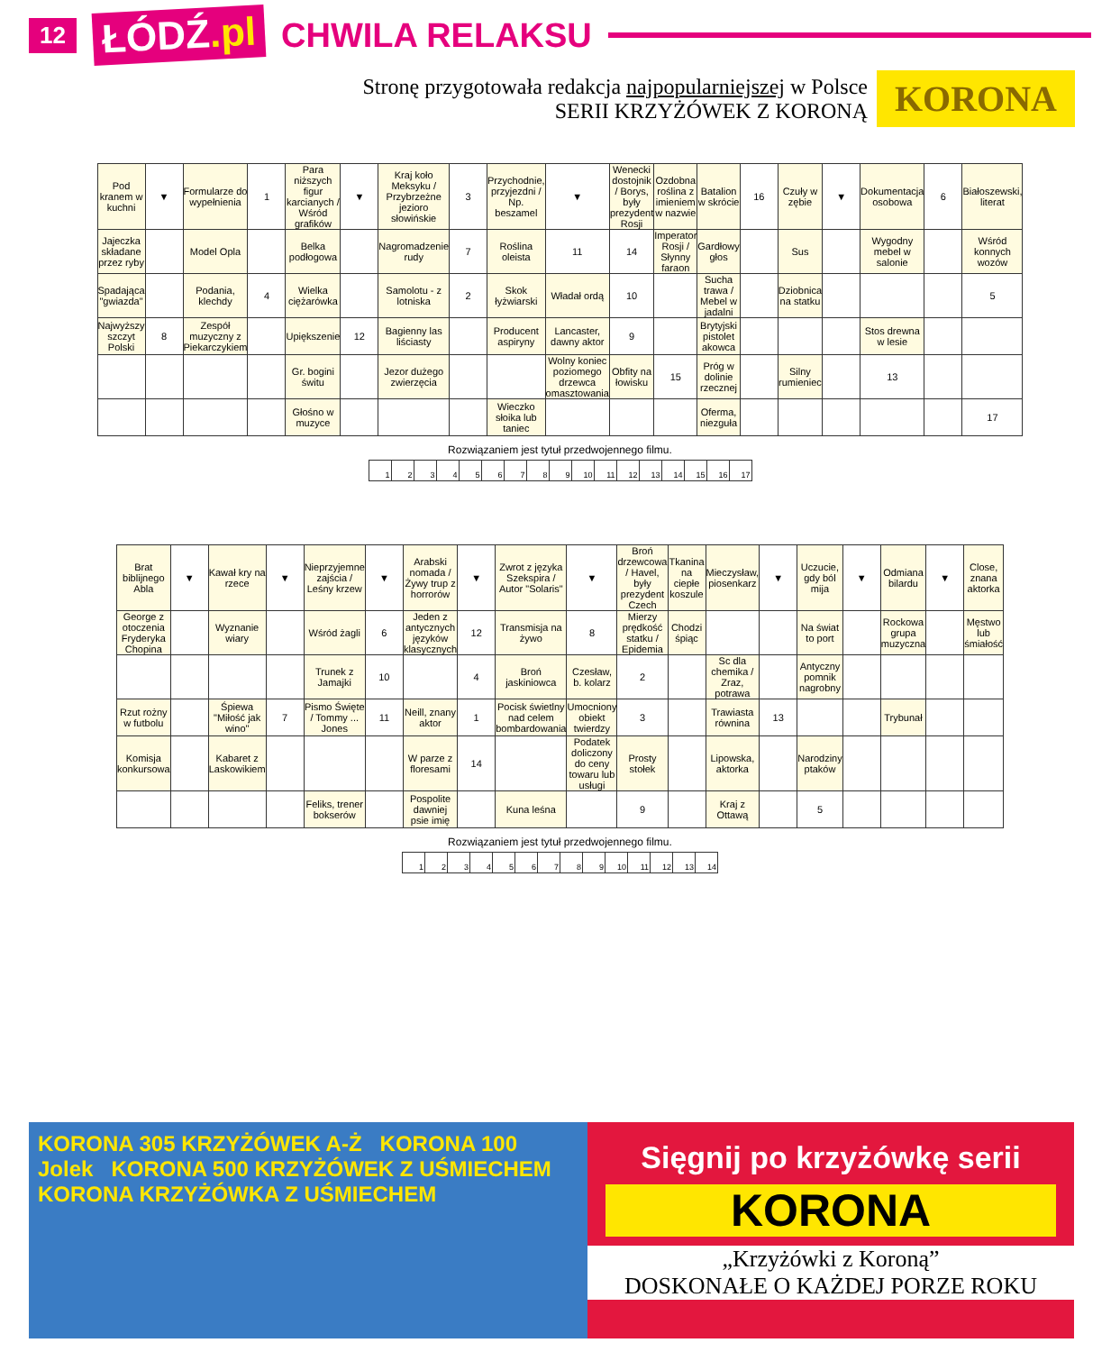12 ŁÓDŹ.pl CHWILA RELAKSU
Stronę przygotowała redakcja najpopularniejszej w Polsce
SERII KRZYŻÓWEK Z KORONĄ
KORONA
| Pod kranem w kuchni | ▼ | Formularze do wypełnienia | 1 | Para niższych figur karcianych / Wśród grafików | ▼ | Kraj koło Meksyku / Przybrzeżne jezioro słowińskie | 3 | Przychodnie, przyjezdni / Np. beszamel | ▼ | Wenecki dostojnik / Borys, były prezydent Rosji | Ozdobna roślina z imieniem w nazwie | Batalion w skrócie | 16 | Czuły w zębie | ▼ | Dokumentacja osobowa | 6 | Białoszewski, literat |
| Jajeczka składane przez ryby | | Model Opla | | Belka podłogowa | | Nagromadzenie rudy | 7 | Roślina oleista | 11 | 14 | Imperator Rosji / Słynny faraon | Gardłowy głos | | Sus | | Wygodny mebel w salonie | | Wśród konnych wozów |
| Spadająca "gwiazda" | | Podania, klechdy | 4 | Wielka ciężarówka | | Samolotu - z lotniska | 2 | Skok łyżwiarski | Władał ordą | 10 | | Sucha trawa / Mebel w jadalni | | Dziobnica na statku | | | | 5 |
| Najwyższy szczyt Polski | 8 | Zespół muzyczny z Piekarczykiem | | Upiększenie | 12 | Bagienny las liściasty | | Producent aspiryny | Lancaster, dawny aktor | 9 | | Brytyjski pistolet akowca | | | | Stos drewna w lesie | | |
| | | | | Gr. bogini świtu | | Jezor dużego zwierzęcia | | | Wolny koniec poziomego drzewca omasztowania | Obfity na łowisku | 15 | Próg w dolinie rzecznej | | Silny rumieniec | | 13 | | |
| | | | | Głośno w muzyce | | | | Wieczko słoika lub taniec | | | | Oferma, niezguła | | | | | | 17 |
Rozwiązaniem jest tytuł przedwojennego filmu.
| 1 | 2 | 3 | 4 | 5 | 6 | 7 | 8 | 9 | 10 | 11 | 12 | 13 | 14 | 15 | 16 | 17 |
| Brat biblijnego Abla | ▼ | Kawał kry na rzece | ▼ | Nieprzyjemne zajścia / Leśny krzew | ▼ | Arabski nomada / Żywy trup z horrorów | ▼ | Zwrot z języka Szekspira / Autor "Solaris" | ▼ | Broń drzewcowa / Havel, były prezydent Czech | Tkanina na ciepłe koszule | Mieczysław, piosenkarz | ▼ | Uczucie, gdy ból mija | ▼ | Odmiana bilardu | ▼ | Close, znana aktorka |
| George z otoczenia Fryderyka Chopina | | Wyznanie wiary | | Wśród żagli | 6 | Jeden z antycznych języków klasycznych | 12 | Transmisja na żywo | 8 | Mierzy prędkość statku / Epidemia | Chodzi śpiąc | | | Na świat to port | | Rockowa grupa muzyczna | | Męstwo lub śmiałość |
| | | | | Trunek z Jamajki | 10 | | 4 | Broń jaskiniowca | Czesław, b. kolarz | 2 | | Sc dla chemika / Zraz, potrawa | | Antyczny pomnik nagrobny | | | | |
| Rzut rożny w futbolu | | Śpiewa "Miłość jak wino" | 7 | Pismo Święte / Tommy ... Jones | 11 | Neill, znany aktor | 1 | Pocisk świetlny nad celem bombardowania | Umocniony obiekt twierdzy | 3 | | Trawiasta równina | 13 | | | Trybunał | | |
| Komisja konkursowa | | Kabaret z Laskowikiem | | | | W parze z floresami | 14 | | Podatek doliczony do ceny towaru lub usługi | Prosty stołek | | Lipowska, aktorka | | Narodziny ptaków | | | | |
| | | | | Feliks, trener bokserów | | Pospolite dawniej psie imię | | Kuna leśna | | 9 | | Kraj z Ottawą | | 5 | | | | |
Rozwiązaniem jest tytuł przedwojennego filmu.
| 1 | 2 | 3 | 4 | 5 | 6 | 7 | 8 | 9 | 10 | 11 | 12 | 13 | 14 |
KORONA 305 KRZYŻÓWEK A-Ż KORONA 100 Jolek KORONA 500 KRZYŻÓWEK Z UŚMIECHEM KORONA KRZYŻÓWKA Z UŚMIECHEM
Sięgnij po krzyżówkę serii
KORONA
„Krzyżówki z Koroną”
DOSKONAŁE O KAŻDEJ PORZE ROKU